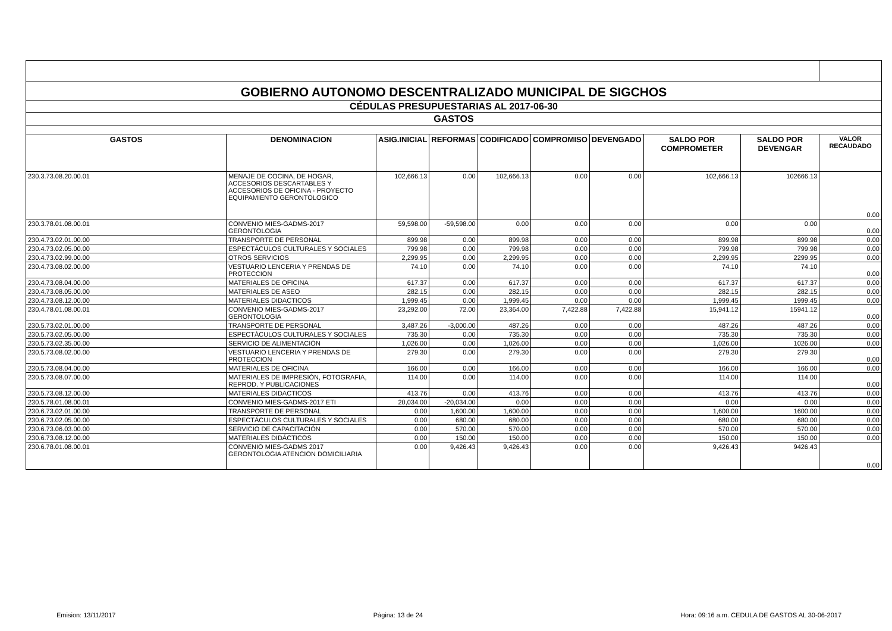| GOBIERNO AUTONOMO DESCENTRALIZADO MUNICIPAL DE SIGCHOS | | | | | | | | | |
| CÉDULAS PRESUPUESTARIAS AL 2017-06-30 | | | | | | | | | |
| GASTOS | | | | | | | | | |
| GASTOS | DENOMINACION | ASIG.INICIAL | REFORMAS | CODIFICADO | COMPROMISO | DEVENGADO | SALDO POR COMPROMETER | SALDO POR DEVENGAR | VALOR RECAUDADO |
| 230.3.73.08.20.00.01 | MENAJE DE COCINA, DE HOGAR, ACCESORIOS DESCARTABLES Y ACCESORIOS DE OFICINA - PROYECTO EQUIPAMIENTO GERONTOLOGICO | 102,666.13 | 0.00 | 102,666.13 | 0.00 | 0.00 | 102,666.13 | 102666.13 | 0.00 |
| 230.3.78.01.08.00.01 | CONVENIO MIES-GADMS-2017 GERONTOLOGIA | 59,598.00 | -59,598.00 | 0.00 | 0.00 | 0.00 | 0.00 | 0.00 | 0.00 |
| 230.4.73.02.01.00.00 | TRANSPORTE DE PERSONAL | 899.98 | 0.00 | 899.98 | 0.00 | 0.00 | 899.98 | 899.98 | 0.00 |
| 230.4.73.02.05.00.00 | ESPECTÁCULOS CULTURALES Y SOCIALES | 799.98 | 0.00 | 799.98 | 0.00 | 0.00 | 799.98 | 799.98 | 0.00 |
| 230.4.73.02.99.00.00 | OTROS SERVICIOS | 2,299.95 | 0.00 | 2,299.95 | 0.00 | 0.00 | 2,299.95 | 2299.95 | 0.00 |
| 230.4.73.08.02.00.00 | VESTUARIO LENCERIA Y PRENDAS DE PROTECCION | 74.10 | 0.00 | 74.10 | 0.00 | 0.00 | 74.10 | 74.10 | 0.00 |
| 230.4.73.08.04.00.00 | MATERIALES DE OFICINA | 617.37 | 0.00 | 617.37 | 0.00 | 0.00 | 617.37 | 617.37 | 0.00 |
| 230.4.73.08.05.00.00 | MATERIALES DE ASEO | 282.15 | 0.00 | 282.15 | 0.00 | 0.00 | 282.15 | 282.15 | 0.00 |
| 230.4.73.08.12.00.00 | MATERIALES DIDACTICOS | 1,999.45 | 0.00 | 1,999.45 | 0.00 | 0.00 | 1,999.45 | 1999.45 | 0.00 |
| 230.4.78.01.08.00.01 | CONVENIO MIES-GADMS-2017 GERONTOLOGIA | 23,292.00 | 72.00 | 23,364.00 | 7,422.88 | 7,422.88 | 15,941.12 | 15941.12 | 0.00 |
| 230.5.73.02.01.00.00 | TRANSPORTE DE PERSONAL | 3,487.26 | -3,000.00 | 487.26 | 0.00 | 0.00 | 487.26 | 487.26 | 0.00 |
| 230.5.73.02.05.00.00 | ESPECTÁCULOS CULTURALES Y SOCIALES | 735.30 | 0.00 | 735.30 | 0.00 | 0.00 | 735.30 | 735.30 | 0.00 |
| 230.5.73.02.35.00.00 | SERVICIO DE ALIMENTACIÓN | 1,026.00 | 0.00 | 1,026.00 | 0.00 | 0.00 | 1,026.00 | 1026.00 | 0.00 |
| 230.5.73.08.02.00.00 | VESTUARIO LENCERIA Y PRENDAS DE PROTECCION | 279.30 | 0.00 | 279.30 | 0.00 | 0.00 | 279.30 | 279.30 | 0.00 |
| 230.5.73.08.04.00.00 | MATERIALES DE OFICINA | 166.00 | 0.00 | 166.00 | 0.00 | 0.00 | 166.00 | 166.00 | 0.00 |
| 230.5.73.08.07.00.00 | MATERIALES DE IMPRESIÓN, FOTOGRAFIA, REPROD. Y PUBLICACIONES | 114.00 | 0.00 | 114.00 | 0.00 | 0.00 | 114.00 | 114.00 | 0.00 |
| 230.5.73.08.12.00.00 | MATERIALES DIDACTICOS | 413.76 | 0.00 | 413.76 | 0.00 | 0.00 | 413.76 | 413.76 | 0.00 |
| 230.5.78.01.08.00.01 | CONVENIO MIES-GADMS-2017 ETI | 20,034.00 | -20,034.00 | 0.00 | 0.00 | 0.00 | 0.00 | 0.00 | 0.00 |
| 230.6.73.02.01.00.00 | TRANSPORTE DE PERSONAL | 0.00 | 1,600.00 | 1,600.00 | 0.00 | 0.00 | 1,600.00 | 1600.00 | 0.00 |
| 230.6.73.02.05.00.00 | ESPECTÁCULOS CULTURALES Y SOCIALES | 0.00 | 680.00 | 680.00 | 0.00 | 0.00 | 680.00 | 680.00 | 0.00 |
| 230.6.73.06.03.00.00 | SERVICIO DE CAPACITACIÓN | 0.00 | 570.00 | 570.00 | 0.00 | 0.00 | 570.00 | 570.00 | 0.00 |
| 230.6.73.08.12.00.00 | MATERIALES DIDÁCTICOS | 0.00 | 150.00 | 150.00 | 0.00 | 0.00 | 150.00 | 150.00 | 0.00 |
| 230.6.78.01.08.00.01 | CONVENIO MIES-GADMS 2017 GERONTOLOGIA ATENCION DOMICILIARIA | 0.00 | 9,426.43 | 9,426.43 | 0.00 | 0.00 | 9,426.43 | 9426.43 | 0.00 |
Emision: 13/11/2017 Página: 13 de 24 Hora: 09:16 a.m. CEDULA DE GASTOS AL 30-06-2017